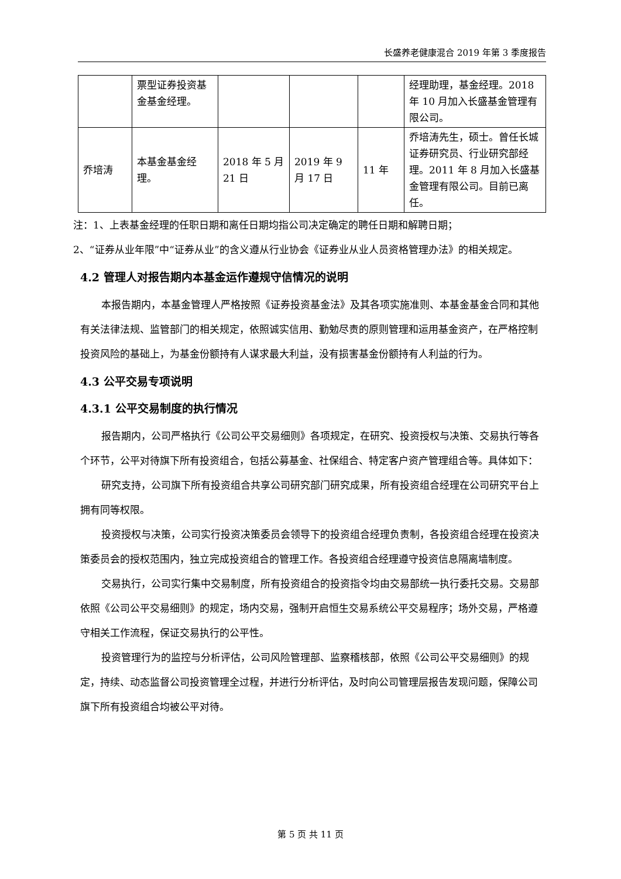长盛养老健康混合 2019 年第 3 季度报告
| | 票型证券投资基金基金经理。 | | | | 经理助理，基金经理。2018 年 10 月加入长盛基金管理有限公司。 |
| 乔培涛 | 本基金基金经理。 | 2018 年 5 月 21 日 | 2019 年 9 月 17 日 | 11 年 | 乔培涛先生，硕士。曾任长城证券研究员、行业研究部经理。2011 年 8 月加入长盛基金管理有限公司。目前已离任。 |
注：1、上表基金经理的任职日期和离任日期均指公司决定确定的聘任日期和解聘日期；
2、“证券从业年限”中“证券从业”的含义遵从行业协会《证券业从业人员资格管理办法》的相关规定。
4.2 管理人对报告期内本基金运作遵规守信情况的说明
本报告期内，本基金管理人严格按照《证券投资基金法》及其各项实施准则、本基金基金合同和其他有关法律法规、监管部门的相关规定，依照诚实信用、勤勉尽责的原则管理和运用基金资产，在严格控制投资风险的基础上，为基金份额持有人谋求最大利益，没有损害基金份额持有人利益的行为。
4.3 公平交易专项说明
4.3.1 公平交易制度的执行情况
报告期内，公司严格执行《公司公平交易细则》各项规定，在研究、投资授权与决策、交易执行等各个环节，公平对待旗下所有投资组合，包括公募基金、社保组合、特定客户资产管理组合等。具体如下：
研究支持，公司旗下所有投资组合共享公司研究部门研究成果，所有投资组合经理在公司研究平台上拥有同等权限。
投资授权与决策，公司实行投资决策委员会领导下的投资组合经理负责制，各投资组合经理在投资决策委员会的授权范围内，独立完成投资组合的管理工作。各投资组合经理遵守投资信息隔离墙制度。
交易执行，公司实行集中交易制度，所有投资组合的投资指令均由交易部统一执行委托交易。交易部依照《公司公平交易细则》的规定，场内交易，强制开启恒生交易系统公平交易程序；场外交易，严格遵守相关工作流程，保证交易执行的公平性。
投资管理行为的监控与分析评估，公司风险管理部、监察稽核部，依照《公司公平交易细则》的规定，持续、动态监督公司投资管理全过程，并进行分析评估，及时向公司管理层报告发现问题，保障公司旗下所有投资组合均被公平对待。
第 5 页 共 11 页